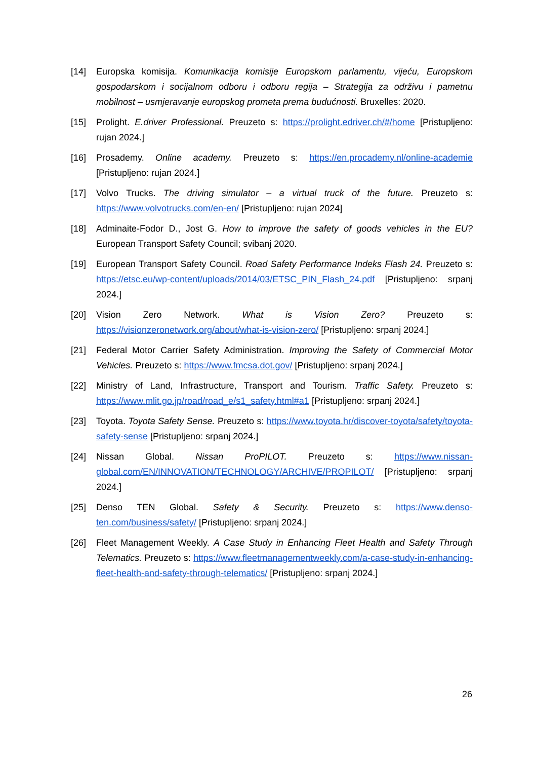[14] Europska komisija. Komunikacija komisije Europskom parlamentu, vijeću, Europskom gospodarskom i socijalnom odboru i odboru regija – Strategija za održivu i pametnu mobilnost – usmjeravanje europskog prometa prema budućnosti. Bruxelles: 2020.
[15] Prolight. E.driver Professional. Preuzeto s: https://prolight.edriver.ch/#/home [Pristupljeno: rujan 2024.]
[16] Prosademy. Online academy. Preuzeto s: https://en.procademy.nl/online-academie [Pristupljeno: rujan 2024.]
[17] Volvo Trucks. The driving simulator – a virtual truck of the future. Preuzeto s: https://www.volvotrucks.com/en-en/ [Pristupljeno: rujan 2024]
[18] Adminaite-Fodor D., Jost G. How to improve the safety of goods vehicles in the EU? European Transport Safety Council; svibanj 2020.
[19] European Transport Safety Council. Road Safety Performance Indeks Flash 24. Preuzeto s: https://etsc.eu/wp-content/uploads/2014/03/ETSC_PIN_Flash_24.pdf [Pristupljeno: srpanj 2024.]
[20] Vision Zero Network. What is Vision Zero? Preuzeto s: https://visionzeronetwork.org/about/what-is-vision-zero/ [Pristupljeno: srpanj 2024.]
[21] Federal Motor Carrier Safety Administration. Improving the Safety of Commercial Motor Vehicles. Preuzeto s: https://www.fmcsa.dot.gov/ [Pristupljeno: srpanj 2024.]
[22] Ministry of Land, Infrastructure, Transport and Tourism. Traffic Safety. Preuzeto s: https://www.mlit.go.jp/road/road_e/s1_safety.html#a1 [Pristupljeno: srpanj 2024.]
[23] Toyota. Toyota Safety Sense. Preuzeto s: https://www.toyota.hr/discover-toyota/safety/toyota-safety-sense [Pristupljeno: srpanj 2024.]
[24] Nissan Global. Nissan ProPILOT. Preuzeto s: https://www.nissan-global.com/EN/INNOVATION/TECHNOLOGY/ARCHIVE/PROPILOT/ [Pristupljeno: srpanj 2024.]
[25] Denso TEN Global. Safety & Security. Preuzeto s: https://www.denso-ten.com/business/safety/ [Pristupljeno: srpanj 2024.]
[26] Fleet Management Weekly. A Case Study in Enhancing Fleet Health and Safety Through Telematics. Preuzeto s: https://www.fleetmanagementweekly.com/a-case-study-in-enhancing-fleet-health-and-safety-through-telematics/ [Pristupljeno: srpanj 2024.]
26